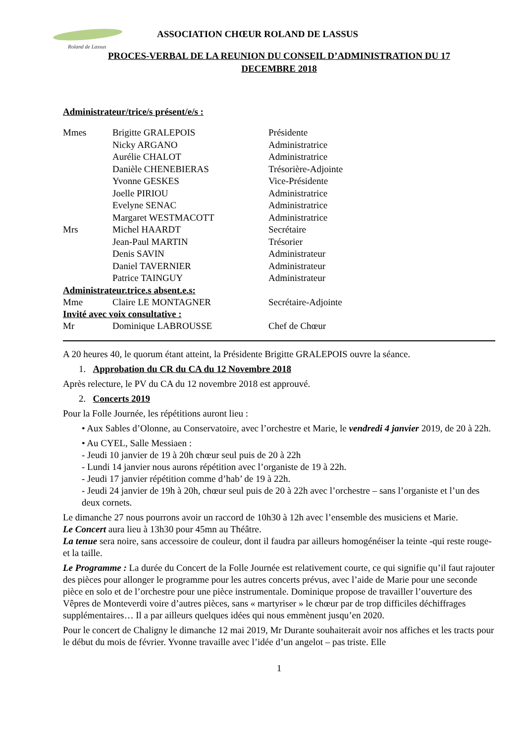Roland de Lassus
ASSOCIATION CHŒUR ROLAND DE LASSUS
PROCES-VERBAL DE LA REUNION DU CONSEIL D’ADMINISTRATION DU 17
DECEMBRE 2018
Administrateur/trice/s présent/e/s :
Mmes Brigitte GRALEPOIS Présidente
Nicky ARGANO Administratrice
Aurélie CHALOT Administratrice
Danièle CHENEBIERAS Trésorière-Adjointe
Yvonne GESKES Vice-Présidente
Joelle PIRIOU Administratrice
Evelyne SENAC Administratrice
Margaret WESTMACOTT Administratrice
Mrs Michel HAARDT Secrétaire
Jean-Paul MARTIN Trésorier
Denis SAVIN Administrateur
Daniel TAVERNIER Administrateur
Patrice TAINGUY Administrateur
Administrateur.trice.s absent.e.s:
Mme Claire LE MONTAGNER Secrétaire-Adjointe
Invité avec voix consultative :
Mr Dominique LABROUSSE Chef de Chœur
A 20 heures 40, le quorum étant atteint, la Présidente Brigitte GRALEPOIS ouvre la séance.
1. Approbation du CR du CA du 12 Novembre 2018
Après relecture, le PV du CA du 12 novembre 2018 est approuvé.
2. Concerts 2019
Pour la Folle Journée, les répétitions auront lieu :
• Aux Sables d’Olonne, au Conservatoire, avec l’orchestre et Marie, le vendredi 4 janvier 2019, de 20 à 22h.
• Au CYEL, Salle Messiaen :
- Jeudi 10 janvier de 19 à 20h chœur seul puis de 20 à 22h
- Lundi 14 janvier nous aurons répétition avec l’organiste de 19 à 22h.
- Jeudi 17 janvier répétition comme d’hab’ de 19 à 22h.
- Jeudi 24 janvier de 19h à 20h, chœur seul puis de 20 à 22h avec l’orchestre – sans l’organiste et l’un des deux cornets.
Le dimanche 27 nous pourrons avoir un raccord de 10h30 à 12h avec l’ensemble des musiciens et Marie.
Le Concert aura lieu à 13h30 pour 45mn au Théâtre.
La tenue sera noire, sans accessoire de couleur, dont il faudra par ailleurs homogénéiser la teinte -qui reste rouge- et la taille.
Le Programme : La durée du Concert de la Folle Journée est relativement courte, ce qui signifie qu’il faut rajouter des pièces pour allonger le programme pour les autres concerts prévus, avec l’aide de Marie pour une seconde pièce en solo et de l’orchestre pour une pièce instrumentale. Dominique propose de travailler l’ouverture des Vêpres de Monteverdi voire d’autres pièces, sans « martyriser » le chœur par de trop difficiles déchiffrages supplémentaires… Il a par ailleurs quelques idées qui nous emmènent jusqu’en 2020.
Pour le concert de Chaligny le dimanche 12 mai 2019, Mr Durante souhaiterait avoir nos affiches et les tracts pour le début du mois de février. Yvonne travaille avec l’idée d’un angelot – pas triste. Elle
1